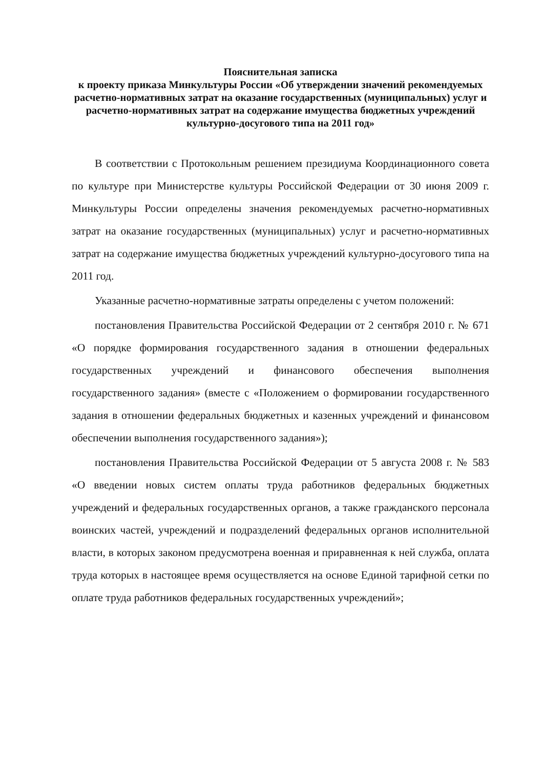Пояснительная записка
к проекту приказа Минкультуры России «Об утверждении значений рекомендуемых расчетно-нормативных затрат на оказание государственных (муниципальных) услуг и расчетно-нормативных затрат на содержание имущества бюджетных учреждений культурно-досугового типа на 2011 год»
В соответствии с Протокольным решением президиума Координационного совета по культуре при Министерстве культуры Российской Федерации от 30 июня 2009 г. Минкультуры России определены значения рекомендуемых расчетно-нормативных затрат на оказание государственных (муниципальных) услуг и расчетно-нормативных затрат на содержание имущества бюджетных учреждений культурно-досугового типа на 2011 год.
Указанные расчетно-нормативные затраты определены с учетом положений:
постановления Правительства Российской Федерации от 2 сентября 2010 г. № 671 «О порядке формирования государственного задания в отношении федеральных государственных учреждений и финансового обеспечения выполнения государственного задания» (вместе с «Положением о формировании государственного задания в отношении федеральных бюджетных и казенных учреждений и финансовом обеспечении выполнения государственного задания»);
постановления Правительства Российской Федерации от 5 августа 2008 г. № 583 «О введении новых систем оплаты труда работников федеральных бюджетных учреждений и федеральных государственных органов, а также гражданского персонала воинских частей, учреждений и подразделений федеральных органов исполнительной власти, в которых законом предусмотрена военная и приравненная к ней служба, оплата труда которых в настоящее время осуществляется на основе Единой тарифной сетки по оплате труда работников федеральных государственных учреждений»;